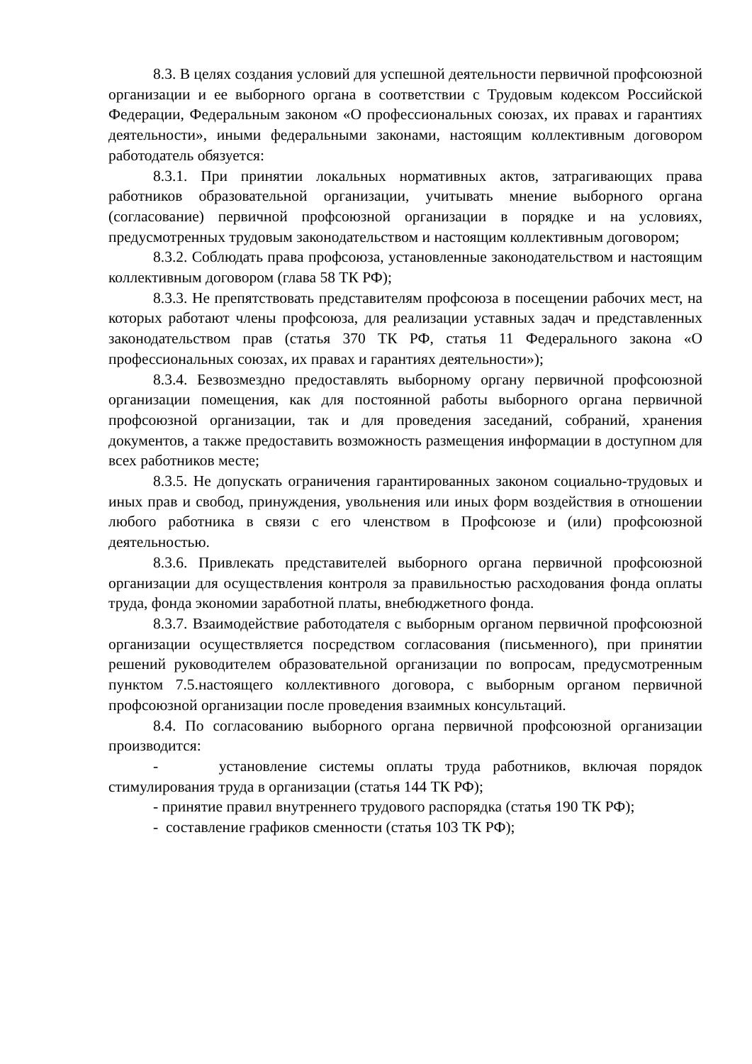8.3. В целях создания условий для успешной деятельности первичной профсоюзной организации и ее выборного органа в соответствии с Трудовым кодексом Российской Федерации, Федеральным законом «О профессиональных союзах, их правах и гарантиях деятельности», иными федеральными законами, настоящим коллективным договором работодатель обязуется:
8.3.1. При принятии локальных нормативных актов, затрагивающих права работников образовательной организации, учитывать мнение выборного органа (согласование) первичной профсоюзной организации в порядке и на условиях, предусмотренных трудовым законодательством и настоящим коллективным договором;
8.3.2. Соблюдать права профсоюза, установленные законодательством и настоящим коллективным договором (глава 58 ТК РФ);
8.3.3. Не препятствовать представителям профсоюза в посещении рабочих мест, на которых работают члены профсоюза, для реализации уставных задач и представленных законодательством прав (статья 370 ТК РФ, статья 11 Федерального закона «О профессиональных союзах, их правах и гарантиях деятельности»);
8.3.4. Безвозмездно предоставлять выборному органу первичной профсоюзной организации помещения, как для постоянной работы выборного органа первичной профсоюзной организации, так и для проведения заседаний, собраний, хранения документов, а также предоставить возможность размещения информации в доступном для всех работников месте;
8.3.5. Не допускать ограничения гарантированных законом социально-трудовых и иных прав и свобод, принуждения, увольнения или иных форм воздействия в отношении любого работника в связи с его членством в Профсоюзе и (или) профсоюзной деятельностью.
8.3.6. Привлекать представителей выборного органа первичной профсоюзной организации для осуществления контроля за правильностью расходования фонда оплаты труда, фонда экономии заработной платы, внебюджетного фонда.
8.3.7. Взаимодействие работодателя с выборным органом первичной профсоюзной организации осуществляется посредством согласования (письменного), при принятии решений руководителем образовательной организации по вопросам, предусмотренным пунктом 7.5.настоящего коллективного договора, с выборным органом первичной профсоюзной организации после проведения взаимных консультаций.
8.4. По согласованию выборного органа первичной профсоюзной организации производится:
- установление системы оплаты труда работников, включая порядок стимулирования труда в организации (статья 144 ТК РФ);
- принятие правил внутреннего трудового распорядка (статья 190 ТК РФ);
- составление графиков сменности (статья 103 ТК РФ);